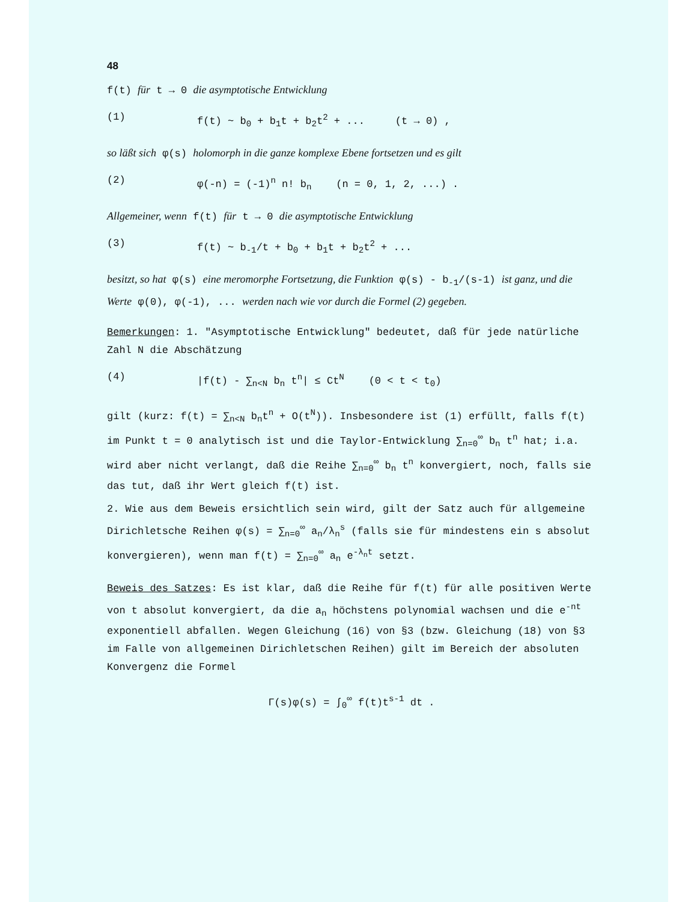48
f(t) für t → 0 die asymptotische Entwicklung
(1) f(t) ~ b<sub>0</sub> + b<sub>1</sub>t + b<sub>2</sub>t<sup>2</sup> + ... (t → 0) ,
so läßt sich φ(s) holomorph in die ganze komplexe Ebene fortsetzen und es gilt
(2) φ(-n) = (-1)<sup>n</sup> n! b<sub>n</sub> (n = 0, 1, 2, ...) .
Allgemeiner, wenn f(t) für t → 0 die asymptotische Entwicklung
(3) f(t) ~ b<sub>-1</sub>/t + b<sub>0</sub> + b<sub>1</sub>t + b<sub>2</sub>t<sup>2</sup> + ...
besitzt, so hat φ(s) eine meromorphe Fortsetzung, die Funktion φ(s) - b<sub>-1</sub>/(s-1) ist ganz, und die Werte φ(0), φ(-1), ... werden nach wie vor durch die Formel (2) gegeben.
Bemerkungen: 1. "Asymptotische Entwicklung" bedeutet, daß für jede natürliche Zahl N die Abschätzung
(4) |f(t) - ∑<sub>n<N</sub> b<sub>n</sub> t<sup>n</sup>| ≤ Ct<sup>N</sup> (0 < t < t<sub>0</sub>)
gilt (kurz: f(t) = ∑<sub>n<N</sub> b<sub>n</sub>t<sup>n</sup> + O(t<sup>N</sup>)). Insbesondere ist (1) erfüllt, falls f(t) im Punkt t = 0 analytisch ist und die Taylor-Entwicklung ∑<sub>n=0</sub><sup>∞</sup> b<sub>n</sub> t<sup>n</sup> hat; i.a. wird aber nicht verlangt, daß die Reihe ∑<sub>n=0</sub><sup>∞</sup> b<sub>n</sub> t<sup>n</sup> konvergiert, noch, falls sie das tut, daß ihr Wert gleich f(t) ist.
2. Wie aus dem Beweis ersichtlich sein wird, gilt der Satz auch für allgemeine Dirichletsche Reihen φ(s) = ∑<sub>n=0</sub><sup>∞</sup> a<sub>n</sub>/λ<sub>n</sub><sup>s</sup> (falls sie für mindestens ein s absolut konvergieren), wenn man f(t) = ∑<sub>n=0</sub><sup>∞</sup> a<sub>n</sub> e<sup>-λ<sub>n</sub>t</sup> setzt.
Beweis des Satzes: Es ist klar, daß die Reihe für f(t) für alle positiven Werte von t absolut konvergiert, da die a<sub>n</sub> höchstens polynomial wachsen und die e<sup>-nt</sup> exponentiell abfallen. Wegen Gleichung (16) von §3 (bzw. Gleichung (18) von §3 im Falle von allgemeinen Dirichletschen Reihen) gilt im Bereich der absoluten Konvergenz die Formel
Γ(s)φ(s) = ∫<sub>0</sub><sup>∞</sup> f(t)t<sup>s-1</sup> dt .